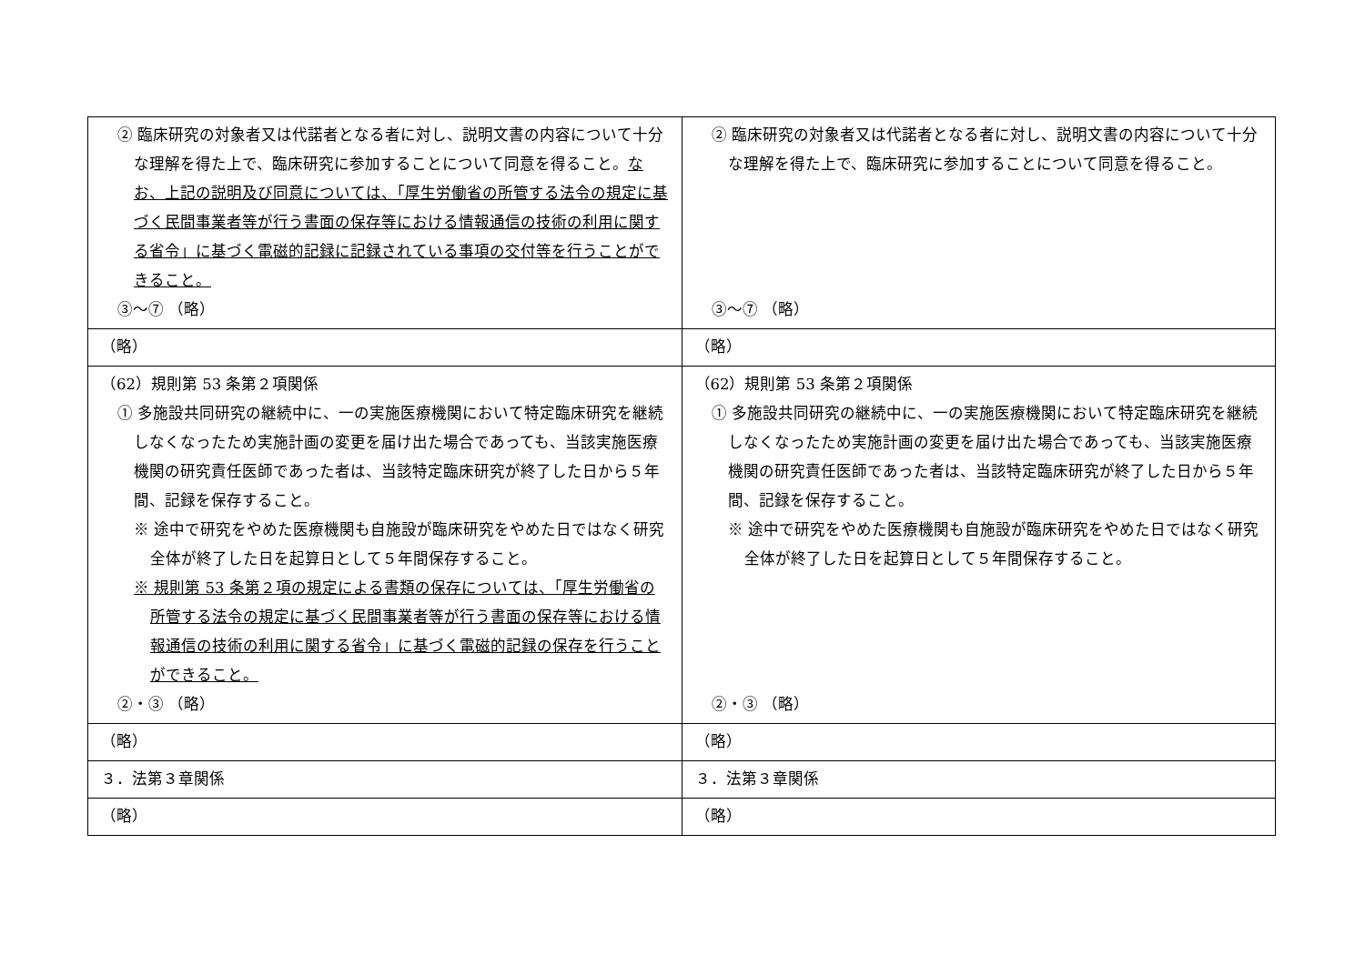| ② 臨床研究の対象者又は代諾者となる者に対し、説明文書の内容について十分な理解を得た上で、臨床研究に参加することについて同意を得ること。 なお、上記の説明及び同意については、「厚生労働省の所管する法令の規定に基づく民間事業者等が行う書面の保存等における情報通信の技術の利用に関する省令」に基づく電磁的記録に記録されている事項の交付等を行うことができること。 ③～⑦ （略） | ② 臨床研究の対象者又は代諾者となる者に対し、説明文書の内容について十分な理解を得た上で、臨床研究に参加することについて同意を得ること。 ③～⑦ （略） |
| （略） | （略） |
| （62）規則第 53 条第２項関係 ① 多施設共同研究の継続中に、一の実施医療機関において特定臨床研究を継続しなくなったため実施計画の変更を届け出た場合であっても、当該実施医療機関の研究責任医師であった者は、当該特定臨床研究が終了した日から５年間、記録を保存すること。 ※ 途中で研究をやめた医療機関も自施設が臨床研究をやめた日ではなく研究全体が終了した日を起算日として５年間保存すること。 ※ 規則第 53 条第２項の規定による書類の保存については、「厚生労働省の所管する法令の規定に基づく民間事業者等が行う書面の保存等における情報通信の技術の利用に関する省令」に基づく電磁的記録の保存を行うことができること。 ②・③ （略） | （62）規則第 53 条第２項関係 ① 多施設共同研究の継続中に、一の実施医療機関において特定臨床研究を継続しなくなったため実施計画の変更を届け出た場合であっても、当該実施医療機関の研究責任医師であった者は、当該特定臨床研究が終了した日から５年間、記録を保存すること。 ※ 途中で研究をやめた医療機関も自施設が臨床研究をやめた日ではなく研究全体が終了した日を起算日として５年間保存すること。 ②・③ （略） |
| （略） | （略） |
| ３．法第３章関係 | ３．法第３章関係 |
| （略） | （略） |